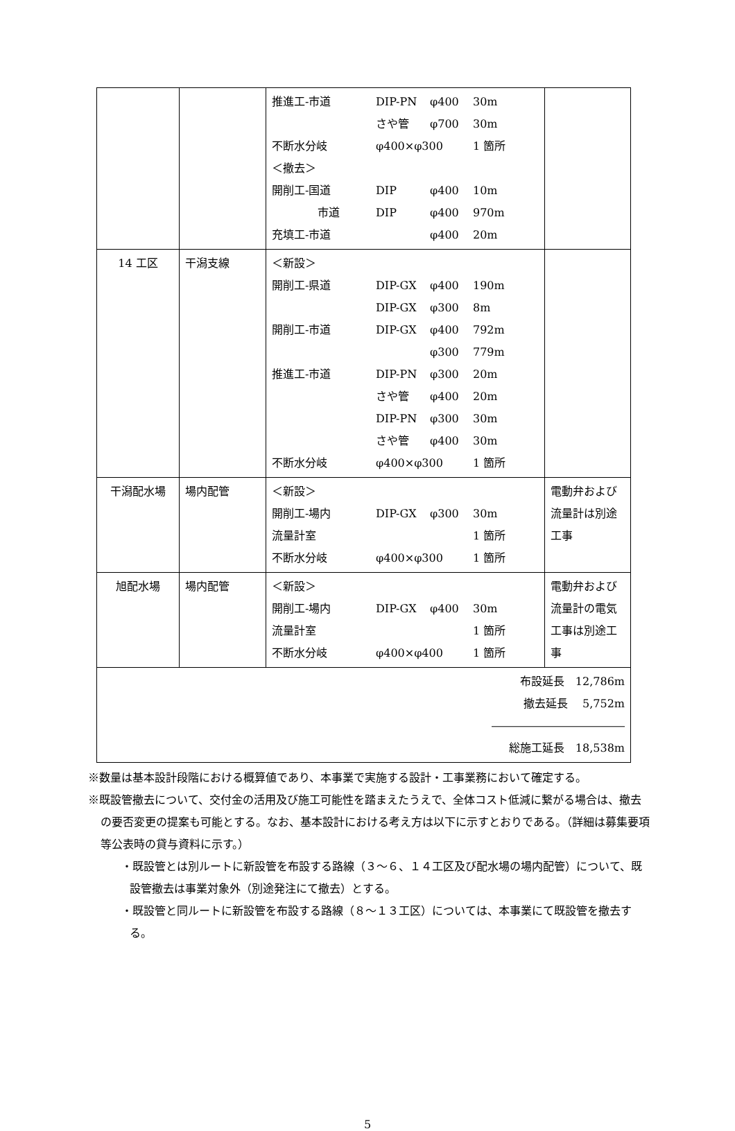| | | / 推進工-市道 / DIP-PN / φ400 / 30m / / / さや管 / φ700 / 30m / / 不断水分岐 / φ400×φ300 / / 1 箇所 / / ＜撤去＞ / / / / / 開削工-国道 / DIP / φ400 / 10m / / 市道 / DIP / φ400 / 970m / / 充填工-市道 / / φ400 / 20m / | |
| 14 工区 | 干潟支線 | / ＜新設＞ / / / / / 開削工-県道 / DIP-GX / φ400 / 190m / / / DIP-GX / φ300 / 8m / / 開削工-市道 / DIP-GX / φ400 / 792m / / / / φ300 / 779m / / 推進工-市道 / DIP-PN / φ300 / 20m / / / さや管 / φ400 / 20m / / / DIP-PN / φ300 / 30m / / / さや管 / φ400 / 30m / / 不断水分岐 / φ400×φ300 / / 1 箇所 / | |
| 干潟配水場 | 場内配管 | / ＜新設＞ / / / / / 開削工-場内 / DIP-GX / φ300 / 30m / / 流量計室 / / / 1 箇所 / / 不断水分岐 / φ400×φ300 / / 1 箇所 / | 電動弁および流量計は別途工事 |
| 旭配水場 | 場内配管 | / ＜新設＞ / / / / / 開削工-場内 / DIP-GX / φ400 / 30m / / 流量計室 / / / 1 箇所 / / 不断水分岐 / φ400×φ400 / / 1 箇所 / | 電動弁および流量計の電気工事は別途工事 |
| 布設延長 12,786m 撤去延長 5,752m ―――――――――――― 総施工延長 18,538m | | | |
※数量は基本設計段階における概算値であり、本事業で実施する設計・工事業務において確定する。
※既設管撤去について、交付金の活用及び施工可能性を踏まえたうえで、全体コスト低減に繋がる場合は、撤去の要否変更の提案も可能とする。なお、基本設計における考え方は以下に示すとおりである。（詳細は募集要項等公表時の貸与資料に示す。）
・既設管とは別ルートに新設管を布設する路線（３～６、１４工区及び配水場の場内配管）について、既設管撤去は事業対象外（別途発注にて撤去）とする。
・既設管と同ルートに新設管を布設する路線（８～１３工区）については、本事業にて既設管を撤去する。
5